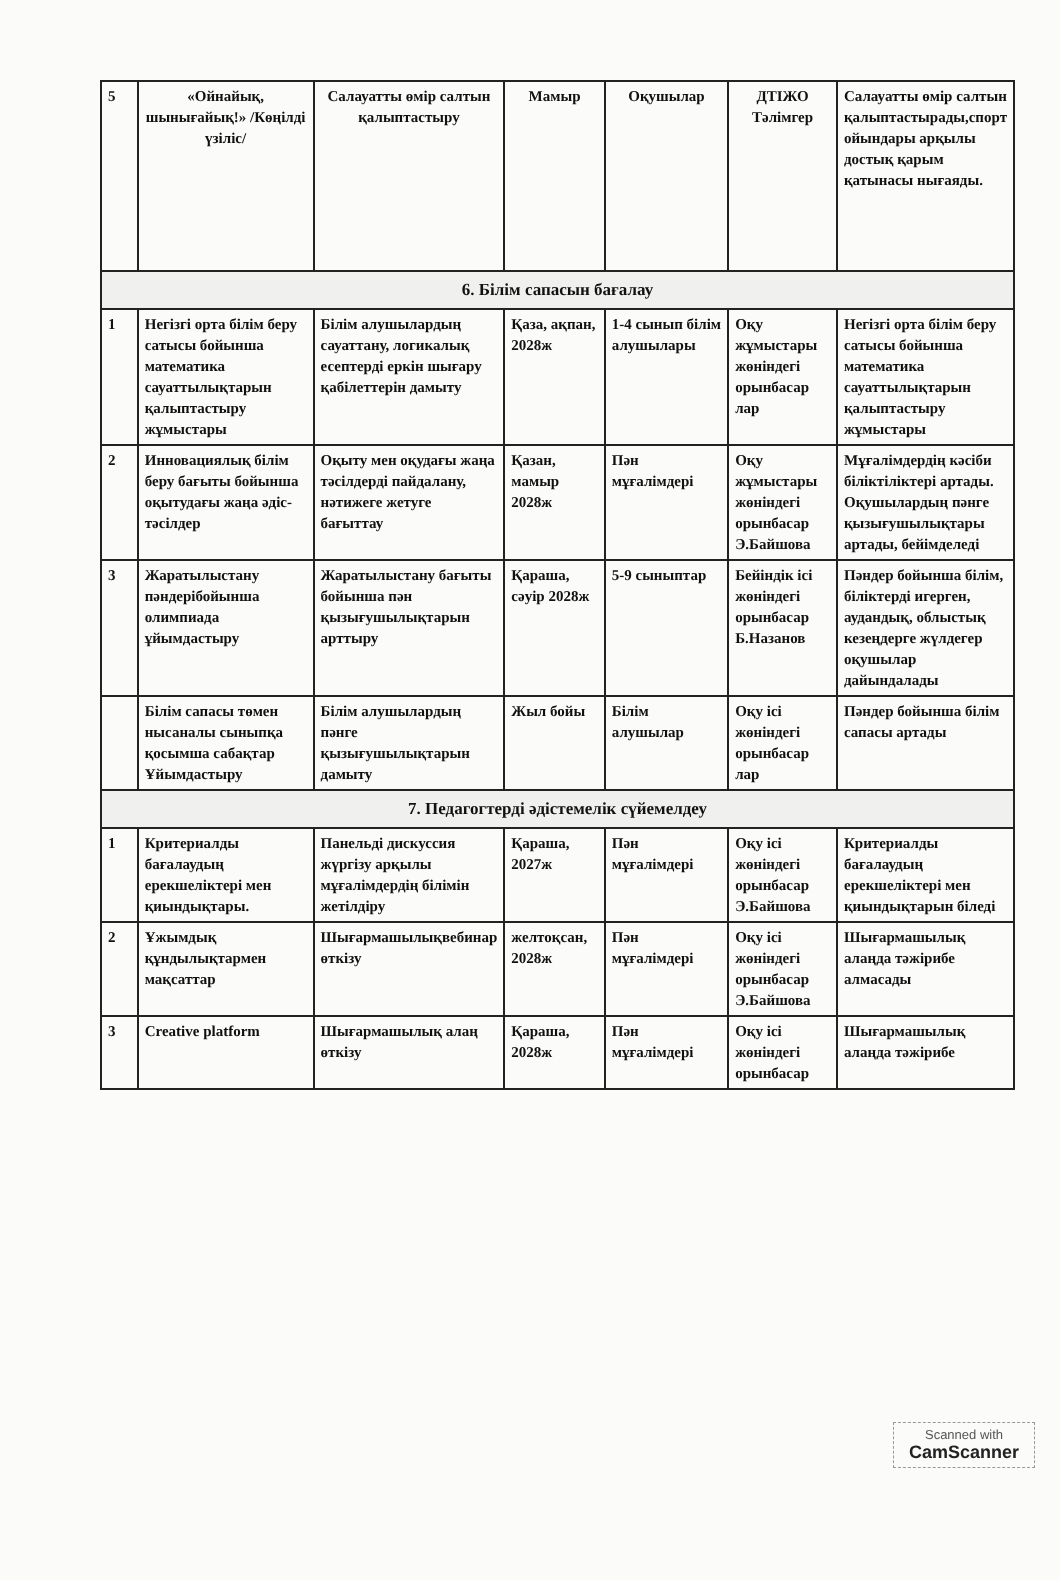| 5 | «Ойнайық, шынығайық!» /Көңілді үзіліс/ | Салауатты өмір салтын қалыптастыру | Мамыр | Оқушылар | ДТІЖО Тәлімгер | Салауатты өмір салтын қалыптастырады,спорт ойындары арқылы достық қарым қатынасы нығаяды. |
| 6. Білім сапасын бағалау | | | | | | |
| 1 | Негізгі орта білім беру сатысы бойынша математика сауаттылықтарын қалыптастыру жұмыстары | Білім алушылардың сауаттану, логикалық есептерді еркін шығару қабілеттерін дамыту | Қаза, ақпан, 2028ж | 1-4 сынып білім алушылары | Оқу жұмыстары жөніндегі орынбасар лар | Негізгі орта білім беру сатысы бойынша математика сауаттылықтарын қалыптастыру жұмыстары |
| 2 | Инновациялық білім беру бағыты бойынша оқытудағы жаңа әдіс-тәсілдер | Оқыту мен оқудағы жаңа тәсілдерді пайдалану, нәтижеге жетуге бағыттау | Қазан, мамыр 2028ж | Пән мұғалімдері | Оқу жұмыстары жөніндегі орынбасар Э.Байшова | Мұғалімдердің кәсіби біліктіліктері артады. Оқушылардың пәнге қызығушылықтары артады, бейімделеді |
| 3 | Жаратылыстану пәндерібойынша олимпиада ұйымдастыру | Жаратылыстану бағыты бойынша пән қызығушылықтарын арттыру | Қараша, сәуір 2028ж | 5-9 сыныптар | Бейіндік ісі жөніндегі орынбасар Б.Назанов | Пәндер бойынша білім, біліктерді игерген, аудандық, облыстық кезеңдерге жүлдегер оқушылар дайындалады |
| | Білім сапасы төмен нысаналы сыныпқа қосымша сабақтар Ұйымдастыру | Білім алушылардың пәнге қызығушылықтарын дамыту | Жыл бойы | Білім алушылар | Оқу ісі жөніндегі орынбасар лар | Пәндер бойынша білім сапасы артады |
| 7. Педагогтерді әдістемелік сүйемелдеу | | | | | | |
| 1 | Критериалды бағалаудың ерекшеліктері мен қиындықтары. | Панельді дискуссия жүргізу арқылы мұғалімдердің білімін жетілдіру | Қараша, 2027ж | Пән мұғалімдері | Оқу ісі жөніндегі орынбасар Э.Байшова | Критериалды бағалаудың ерекшеліктері мен қиындықтарын біледі |
| 2 | Ұжымдық құндылықтармен мақсаттар | Шығармашылықвебинар өткізу | желтоқсан, 2028ж | Пән мұғалімдері | Оқу ісі жөніндегі орынбасар Э.Байшова | Шығармашылық алаңда тәжірибе алмасады |
| 3 | Creative platform | Шығармашылық алаң өткізу | Қараша, 2028ж | Пән мұғалімдері | Оқу ісі жөніндегі орынбасар | Шығармашылық алаңда тәжірибе |
Scanned with
CamScanner